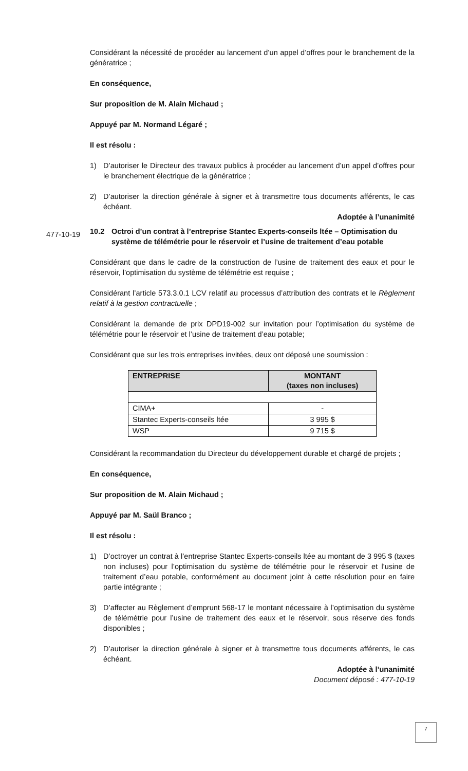Considérant la nécessité de procéder au lancement d’un appel d’offres pour le branchement de la génératrice ;
En conséquence,
Sur proposition de M. Alain Michaud ;
Appuyé par M. Normand Légaré ;
Il est résolu :
1) D’autoriser le Directeur des travaux publics à procéder au lancement d’un appel d’offres pour le branchement électrique de la génératrice ;
2) D’autoriser la direction générale à signer et à transmettre tous documents afférents, le cas échéant.
Adoptée à l’unanimité
477-10-19
10.2 Octroi d’un contrat à l’entreprise Stantec Experts-conseils ltée – Optimisation du système de télémétrie pour le réservoir et l’usine de traitement d’eau potable
Considérant que dans le cadre de la construction de l’usine de traitement des eaux et pour le réservoir, l’optimisation du système de télémétrie est requise ;
Considérant l’article 573.3.0.1 LCV relatif au processus d’attribution des contrats et le Règlement relatif à la gestion contractuelle ;
Considérant la demande de prix DPD19-002 sur invitation pour l’optimisation du système de télémétrie pour le réservoir et l’usine de traitement d’eau potable;
Considérant que sur les trois entreprises invitées, deux ont déposé une soumission :
| ENTREPRISE | MONTANT (taxes non incluses) |
| --- | --- |
| CIMA+ | - |
| Stantec Experts-conseils ltée | 3 995 $ |
| WSP | 9 715 $ |
Considérant la recommandation du Directeur du développement durable et chargé de projets ;
En conséquence,
Sur proposition de M. Alain Michaud ;
Appuyé par M. Saül Branco ;
Il est résolu :
1) D’octroyer un contrat à l’entreprise Stantec Experts-conseils ltée au montant de 3 995 $ (taxes non incluses) pour l’optimisation du système de télémétrie pour le réservoir et l’usine de traitement d’eau potable, conformément au document joint à cette résolution pour en faire partie intégrante ;
3) D’affecter au Règlement d’emprunt 568-17 le montant nécessaire à l’optimisation du système de télémétrie pour l’usine de traitement des eaux et le réservoir, sous réserve des fonds disponibles ;
2) D’autoriser la direction générale à signer et à transmettre tous documents afférents, le cas échéant.
Adoptée à l’unanimité
Document déposé : 477-10-19
7